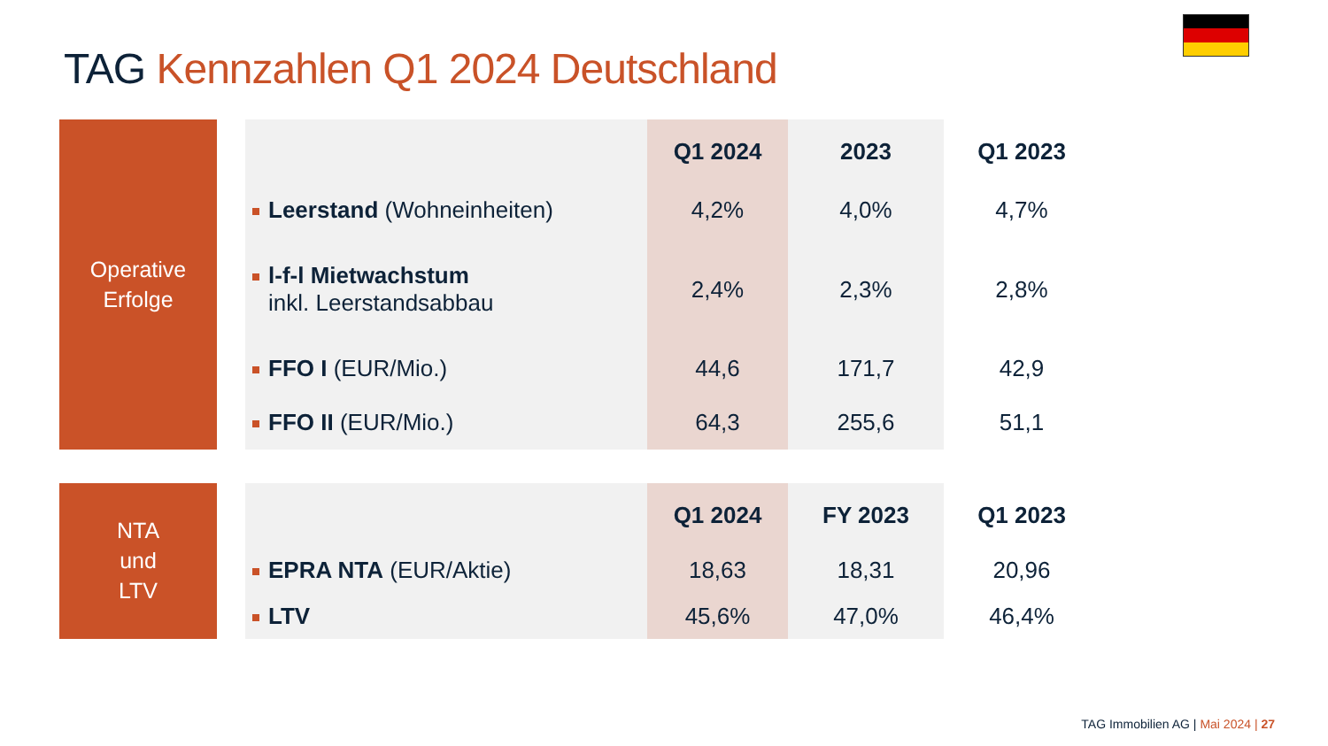TAG Kennzahlen Q1 2024 Deutschland
Operative
Erfolge
| | Q1 2024 | 2023 | Q1 2023 |
| --- | --- | --- | --- |
| Leerstand (Wohneinheiten) | 4,2% | 4,0% | 4,7% |
| l-f-l Mietwachstum inkl. Leerstandsabbau | 2,4% | 2,3% | 2,8% |
| FFO I (EUR/Mio.) | 44,6 | 171,7 | 42,9 |
| FFO II (EUR/Mio.) | 64,3 | 255,6 | 51,1 |
NTA
und
LTV
| | Q1 2024 | FY 2023 | Q1 2023 |
| --- | --- | --- | --- |
| EPRA NTA (EUR/Aktie) | 18,63 | 18,31 | 20,96 |
| LTV | 45,6% | 47,0% | 46,4% |
TAG Immobilien AG | Mai 2024 | 27